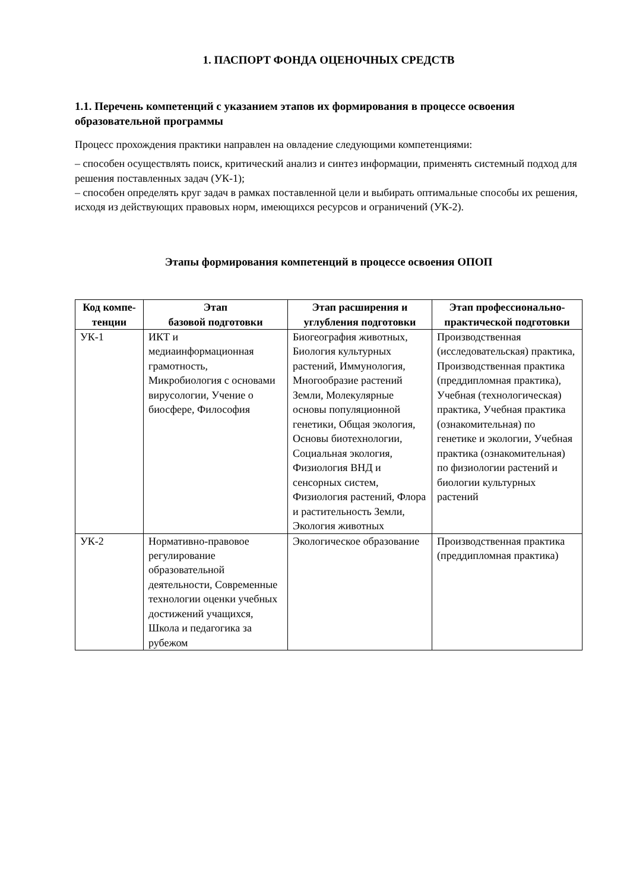1. ПАСПОРТ ФОНДА ОЦЕНОЧНЫХ СРЕДСТВ
1.1. Перечень компетенций с указанием этапов их формирования в процессе освоения образовательной программы
Процесс прохождения практики направлен на овладение следующими компетенциями:
– способен осуществлять поиск, критический анализ и синтез информации, применять системный подход для решения поставленных задач (УК-1);
– способен определять круг задач в рамках поставленной цели и выбирать оптимальные способы их решения, исходя из действующих правовых норм, имеющихся ресурсов и ограничений (УК-2).
Этапы формирования компетенций в процессе освоения ОПОП
| Код компе-тенции | Этап базовой подготовки | Этап расширения и углубления подготовки | Этап профессионально-практической подготовки |
| --- | --- | --- | --- |
| УК-1 | ИКТ и медиаинформационная грамотность, Микробиология с основами вирусологии, Учение о биосфере, Философия | Биогеография животных, Биология культурных растений, Иммунология, Многообразие растений Земли, Молекулярные основы популяционной генетики, Общая экология, Основы биотехнологии, Социальная экология, Физиология ВНД и сенсорных систем, Физиология растений, Флора и растительность Земли, Экология животных | Производственная (исследовательская) практика, Производственная практика (преддипломная практика), Учебная (технологическая) практика, Учебная практика (ознакомительная) по генетике и экологии, Учебная практика (ознакомительная) по физиологии растений и биологии культурных растений |
| УК-2 | Нормативно-правовое регулирование образовательной деятельности, Современные технологии оценки учебных достижений учащихся, Школа и педагогика за рубежом | Экологическое образование | Производственная практика (преддипломная практика) |